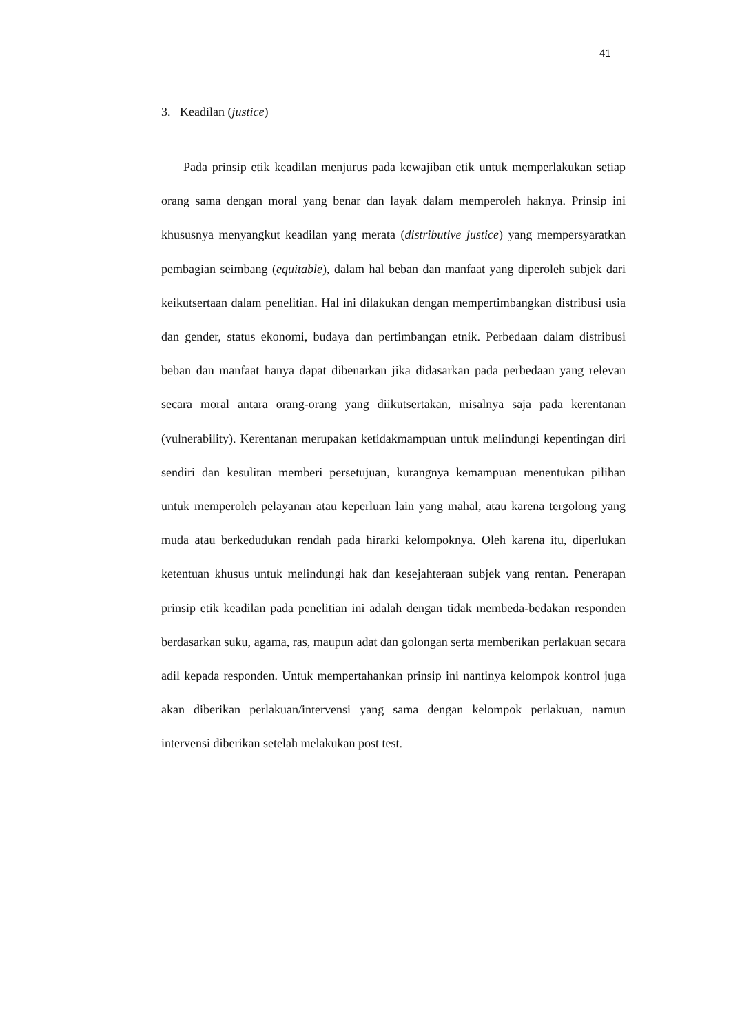41
3. Keadilan (justice)
Pada prinsip etik keadilan menjurus pada kewajiban etik untuk memperlakukan setiap orang sama dengan moral yang benar dan layak dalam memperoleh haknya. Prinsip ini khususnya menyangkut keadilan yang merata (distributive justice) yang mempersyaratkan pembagian seimbang (equitable), dalam hal beban dan manfaat yang diperoleh subjek dari keikutsertaan dalam penelitian. Hal ini dilakukan dengan mempertimbangkan distribusi usia dan gender, status ekonomi, budaya dan pertimbangan etnik. Perbedaan dalam distribusi beban dan manfaat hanya dapat dibenarkan jika didasarkan pada perbedaan yang relevan secara moral antara orang-orang yang diikutsertakan, misalnya saja pada kerentanan (vulnerability). Kerentanan merupakan ketidakmampuan untuk melindungi kepentingan diri sendiri dan kesulitan memberi persetujuan, kurangnya kemampuan menentukan pilihan untuk memperoleh pelayanan atau keperluan lain yang mahal, atau karena tergolong yang muda atau berkedudukan rendah pada hirarki kelompoknya. Oleh karena itu, diperlukan ketentuan khusus untuk melindungi hak dan kesejahteraan subjek yang rentan. Penerapan prinsip etik keadilan pada penelitian ini adalah dengan tidak membeda-bedakan responden berdasarkan suku, agama, ras, maupun adat dan golongan serta memberikan perlakuan secara adil kepada responden. Untuk mempertahankan prinsip ini nantinya kelompok kontrol juga akan diberikan perlakuan/intervensi yang sama dengan kelompok perlakuan, namun intervensi diberikan setelah melakukan post test.